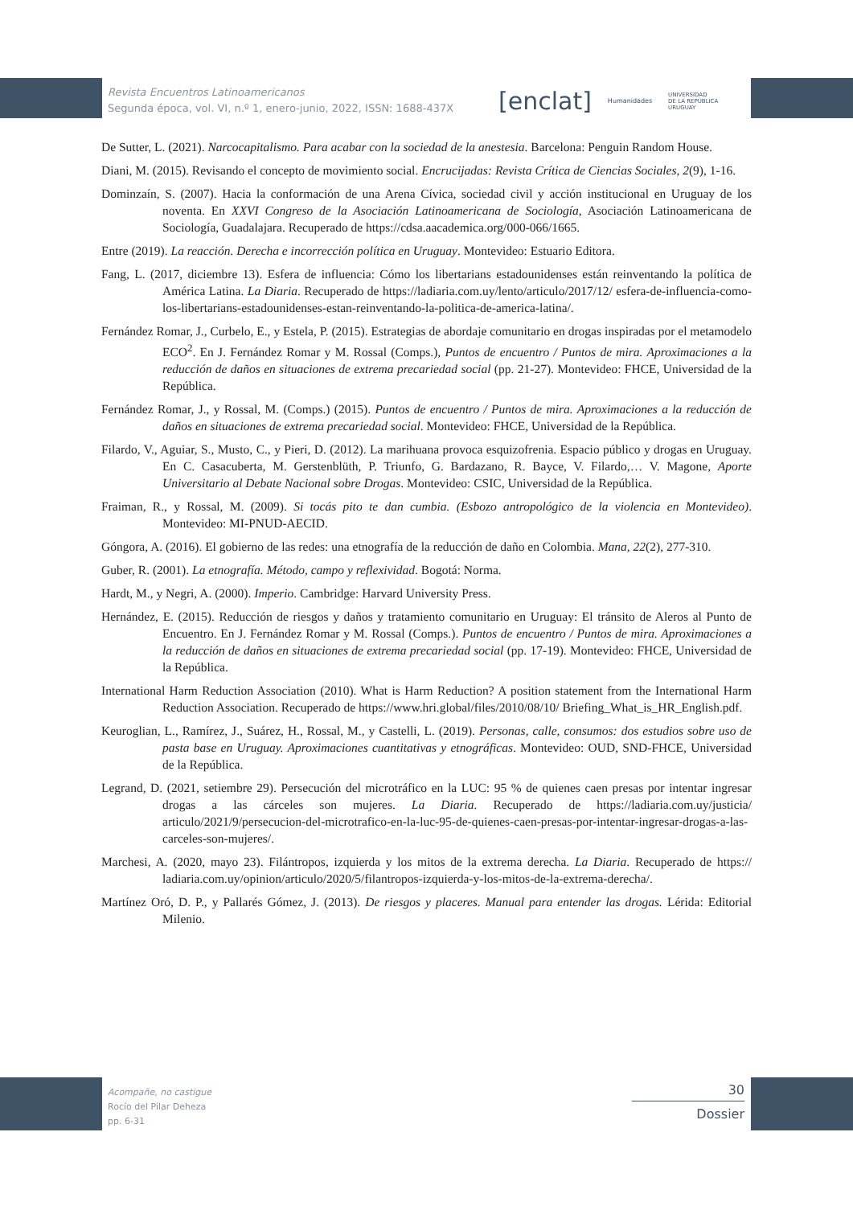Revista Encuentros Latinoamericanos
Segunda época, vol. VI, n.º 1, enero-junio, 2022, ISSN: 1688-437X
[enclat] Humanidades UNIVERSIDAD
DE LA REPÚBLICA
URUGUAY
De Sutter, L. (2021). Narcocapitalismo. Para acabar con la sociedad de la anestesia. Barcelona: Penguin Random House.
Diani, M. (2015). Revisando el concepto de movimiento social. Encrucijadas: Revista Crítica de Ciencias Sociales, 2(9), 1-16.
Dominzaín, S. (2007). Hacia la conformación de una Arena Cívica, sociedad civil y acción institucional en Uruguay de los noventa. En XXVI Congreso de la Asociación Latinoamericana de Sociología, Asociación Latinoamericana de Sociología, Guadalajara. Recuperado de https://cdsa.aacademica.org/000-066/1665.
Entre (2019). La reacción. Derecha e incorrección política en Uruguay. Montevideo: Estuario Editora.
Fang, L. (2017, diciembre 13). Esfera de influencia: Cómo los libertarians estadounidenses están reinventando la política de América Latina. La Diaria. Recuperado de https://ladiaria.com.uy/lento/articulo/2017/12/ esfera-de-influencia-como-los-libertarians-estadounidenses-estan-reinventando-la-politica-de-america-latina/.
Fernández Romar, J., Curbelo, E., y Estela, P. (2015). Estrategias de abordaje comunitario en drogas inspiradas por el metamodelo ECO<sup>2</sup>. En J. Fernández Romar y M. Rossal (Comps.), Puntos de encuentro / Puntos de mira. Aproximaciones a la reducción de daños en situaciones de extrema precariedad social (pp. 21-27). Montevideo: FHCE, Universidad de la República.
Fernández Romar, J., y Rossal, M. (Comps.) (2015). Puntos de encuentro / Puntos de mira. Aproximaciones a la reducción de daños en situaciones de extrema precariedad social. Montevideo: FHCE, Universidad de la República.
Filardo, V., Aguiar, S., Musto, C., y Pieri, D. (2012). La marihuana provoca esquizofrenia. Espacio público y drogas en Uruguay. En C. Casacuberta, M. Gerstenblüth, P. Triunfo, G. Bardazano, R. Bayce, V. Filardo,… V. Magone, Aporte Universitario al Debate Nacional sobre Drogas. Montevideo: CSIC, Universidad de la República.
Fraiman, R., y Rossal, M. (2009). Si tocás pito te dan cumbia. (Esbozo antropológico de la violencia en Montevideo). Montevideo: MI-PNUD-AECID.
Góngora, A. (2016). El gobierno de las redes: una etnografía de la reducción de daño en Colombia. Mana, 22(2), 277-310.
Guber, R. (2001). La etnografía. Método, campo y reflexividad. Bogotá: Norma.
Hardt, M., y Negri, A. (2000). Imperio. Cambridge: Harvard University Press.
Hernández, E. (2015). Reducción de riesgos y daños y tratamiento comunitario en Uruguay: El tránsito de Aleros al Punto de Encuentro. En J. Fernández Romar y M. Rossal (Comps.). Puntos de encuentro / Puntos de mira. Aproximaciones a la reducción de daños en situaciones de extrema precariedad social (pp. 17-19). Montevideo: FHCE, Universidad de la República.
International Harm Reduction Association (2010). What is Harm Reduction? A position statement from the International Harm Reduction Association. Recuperado de https://www.hri.global/files/2010/08/10/ Briefing_What_is_HR_English.pdf.
Keuroglian, L., Ramírez, J., Suárez, H., Rossal, M., y Castelli, L. (2019). Personas, calle, consumos: dos estudios sobre uso de pasta base en Uruguay. Aproximaciones cuantitativas y etnográficas. Montevideo: OUD, SND-FHCE, Universidad de la República.
Legrand, D. (2021, setiembre 29). Persecución del microtráfico en la LUC: 95 % de quienes caen presas por intentar ingresar drogas a las cárceles son mujeres. La Diaria. Recuperado de https://ladiaria.com.uy/justicia/ articulo/2021/9/persecucion-del-microtrafico-en-la-luc-95-de-quienes-caen-presas-por-intentar-ingresar-drogas-a-las-carceles-son-mujeres/.
Marchesi, A. (2020, mayo 23). Filántropos, izquierda y los mitos de la extrema derecha. La Diaria. Recuperado de https:// ladiaria.com.uy/opinion/articulo/2020/5/filantropos-izquierda-y-los-mitos-de-la-extrema-derecha/.
Martínez Oró, D. P., y Pallarés Gómez, J. (2013). De riesgos y placeres. Manual para entender las drogas. Lérida: Editorial Milenio.
Acompañe, no castigue
Rocío del Pilar Deheza
pp. 6-31
30
Dossier